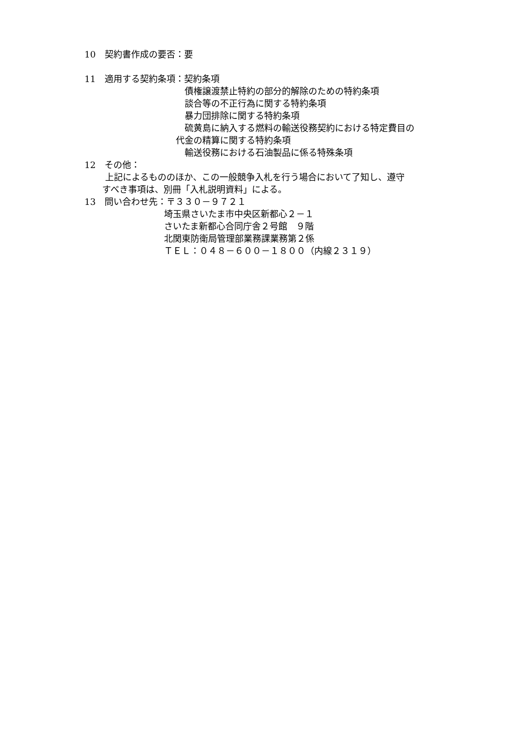10　契約書作成の要否：要
11　適用する契約条項：契約条項
　　　　　　　　　　　 債権譲渡禁止特約の部分的解除のための特約条項
　　　　　　　　　　　 談合等の不正行為に関する特約条項
　　　　　　　　　　　 暴力団排除に関する特約条項
　　　　　　　　　　　 硫黄島に納入する燃料の輸送役務契約における特定費目の
　　　　　　　　　　 代金の精算に関する特約条項
　　　　　　　　　　　 輸送役務における石油製品に係る特殊条項
12　その他：
　　 上記によるもののほか、この一般競争入札を行う場合において了知し、遵守
　　すべき事項は、別冊「入札説明資料」による。
13　問い合わせ先：〒３３０－９７２１
　　　　　　　　　埼玉県さいたま市中央区新都心２－１
　　　　　　　　　さいたま新都心合同庁舎２号館　９階
　　　　　　　　　北関東防衛局管理部業務課業務第２係
　　　　　　　　　ＴＥＬ：０４８－６００－１８００（内線２３１９）